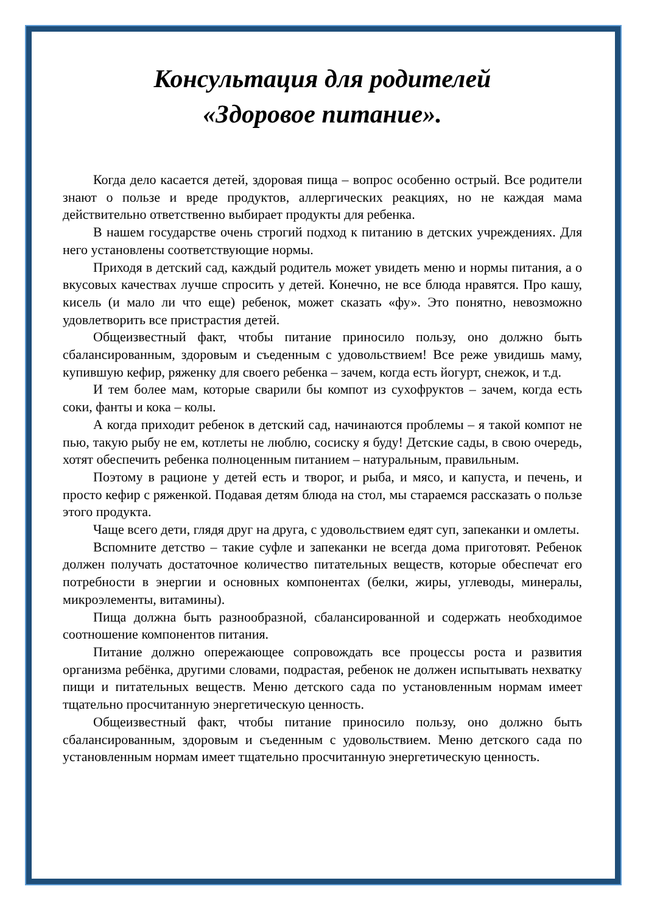Консультация для родителей
«Здоровое питание».
Когда дело касается детей, здоровая пища – вопрос особенно острый. Все родители знают о пользе и вреде продуктов, аллергических реакциях, но не каждая мама действительно ответственно выбирает продукты для ребенка.
В нашем государстве очень строгий подход к питанию в детских учреждениях. Для него установлены соответствующие нормы.
Приходя в детский сад, каждый родитель может увидеть меню и нормы питания, а о вкусовых качествах лучше спросить у детей. Конечно, не все блюда нравятся. Про кашу, кисель (и мало ли что еще) ребенок, может сказать «фу». Это понятно, невозможно удовлетворить все пристрастия детей.
Общеизвестный факт, чтобы питание приносило пользу, оно должно быть сбалансированным, здоровым и съеденным с удовольствием! Все реже увидишь маму, купившую кефир, ряженку для своего ребенка – зачем, когда есть йогурт, снежок, и т.д.
И тем более мам, которые сварили бы компот из сухофруктов – зачем, когда есть соки, фанты и кока – колы.
А когда приходит ребенок в детский сад, начинаются проблемы – я такой компот не пью, такую рыбу не ем, котлеты не люблю, сосиску я буду! Детские сады, в свою очередь, хотят обеспечить ребенка полноценным питанием – натуральным, правильным.
Поэтому в рационе у детей есть и творог, и рыба, и мясо, и капуста, и печень, и просто кефир с ряженкой. Подавая детям блюда на стол, мы стараемся рассказать о пользе этого продукта.
Чаще всего дети, глядя друг на друга, с удовольствием едят суп, запеканки и омлеты.
Вспомните детство – такие суфле и запеканки не всегда дома приготовят. Ребенок должен получать достаточное количество питательных веществ, которые обеспечат его потребности в энергии и основных компонентах (белки, жиры, углеводы, минералы, микроэлементы, витамины).
Пища должна быть разнообразной, сбалансированной и содержать необходимое соотношение компонентов питания.
Питание должно опережающее сопровождать все процессы роста и развития организма ребёнка, другими словами, подрастая, ребенок не должен испытывать нехватку пищи и питательных веществ. Меню детского сада по установленным нормам имеет тщательно просчитанную энергетическую ценность.
Общеизвестный факт, чтобы питание приносило пользу, оно должно быть сбалансированным, здоровым и съеденным с удовольствием. Меню детского сада по установленным нормам имеет тщательно просчитанную энергетическую ценность.